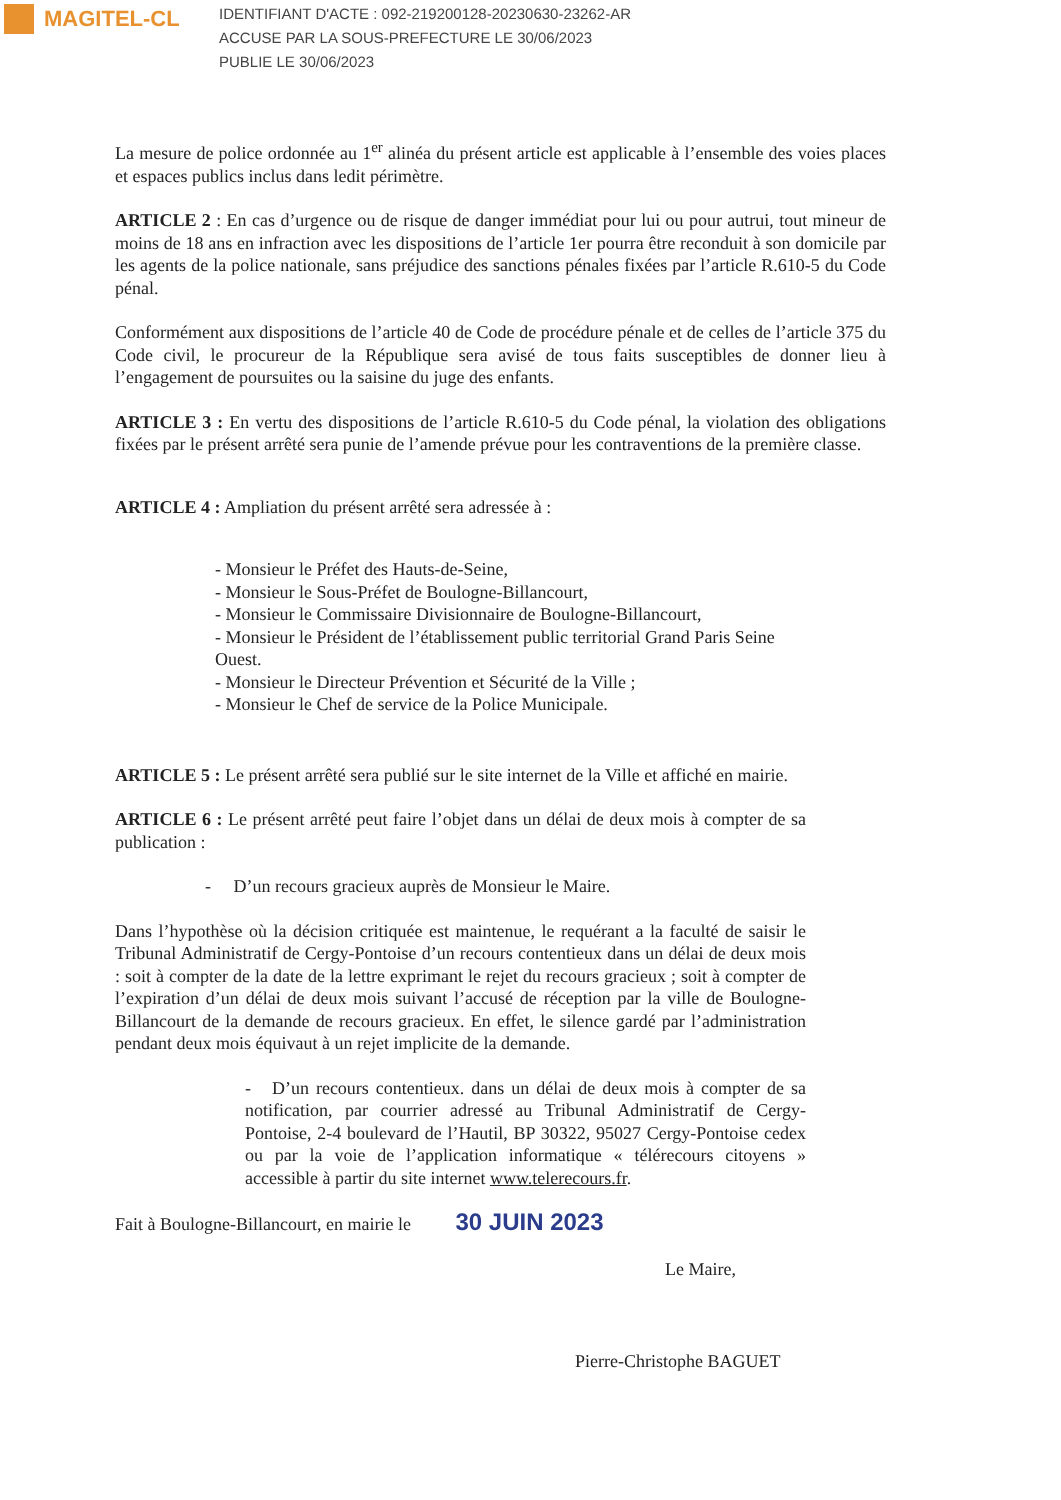MAGITEL-CL
IDENTIFIANT D'ACTE : 092-219200128-20230630-23262-AR
ACCUSE PAR LA SOUS-PREFECTURE LE 30/06/2023
PUBLIE LE 30/06/2023
La mesure de police ordonnée au 1<sup>er</sup> alinéa du présent article est applicable à l’ensemble des voies places et espaces publics inclus dans ledit périmètre.
ARTICLE 2 : En cas d’urgence ou de risque de danger immédiat pour lui ou pour autrui, tout mineur de moins de 18 ans en infraction avec les dispositions de l’article 1er pourra être reconduit à son domicile par les agents de la police nationale, sans préjudice des sanctions pénales fixées par l’article R.610-5 du Code pénal.
Conformément aux dispositions de l’article 40 de Code de procédure pénale et de celles de l’article 375 du Code civil, le procureur de la République sera avisé de tous faits susceptibles de donner lieu à l’engagement de poursuites ou la saisine du juge des enfants.
ARTICLE 3 : En vertu des dispositions de l’article R.610-5 du Code pénal, la violation des obligations fixées par le présent arrêté sera punie de l’amende prévue pour les contraventions de la première classe.
ARTICLE 4 : Ampliation du présent arrêté sera adressée à :
- Monsieur le Préfet des Hauts-de-Seine,
- Monsieur le Sous-Préfet de Boulogne-Billancourt,
- Monsieur le Commissaire Divisionnaire de Boulogne-Billancourt,
- Monsieur le Président de l’établissement public territorial Grand Paris Seine Ouest.
- Monsieur le Directeur Prévention et Sécurité de la Ville ;
- Monsieur le Chef de service de la Police Municipale.
ARTICLE 5 : Le présent arrêté sera publié sur le site internet de la Ville et affiché en mairie.
ARTICLE 6 : Le présent arrêté peut faire l’objet dans un délai de deux mois à compter de sa publication :
- D’un recours gracieux auprès de Monsieur le Maire.
Dans l’hypothèse où la décision critiquée est maintenue, le requérant a la faculté de saisir le Tribunal Administratif de Cergy-Pontoise d’un recours contentieux dans un délai de deux mois : soit à compter de la date de la lettre exprimant le rejet du recours gracieux ; soit à compter de l’expiration d’un délai de deux mois suivant l’accusé de réception par la ville de Boulogne-Billancourt de la demande de recours gracieux. En effet, le silence gardé par l’administration pendant deux mois équivaut à un rejet implicite de la demande.
- D’un recours contentieux. dans un délai de deux mois à compter de sa notification, par courrier adressé au Tribunal Administratif de Cergy-Pontoise, 2-4 boulevard de l’Hautil, BP 30322, 95027 Cergy-Pontoise cedex ou par la voie de l’application informatique « télérecours citoyens » accessible à partir du site internet www.telerecours.fr.
Fait à Boulogne-Billancourt, en mairie le 30 JUIN 2023
Le Maire,
Pierre-Christophe BAGUET